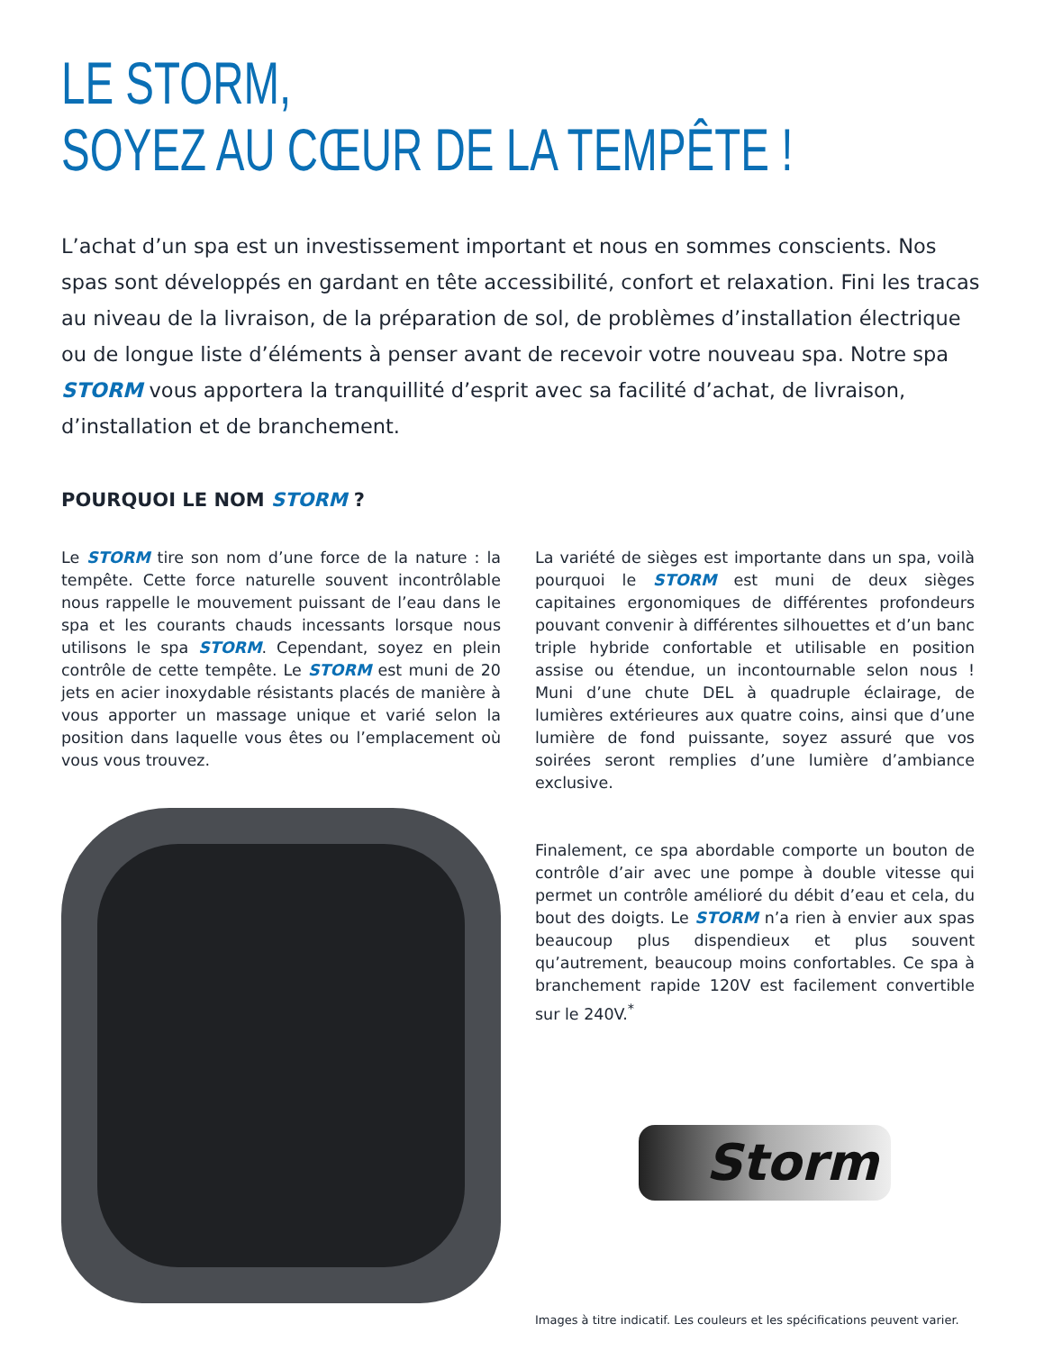LE STORM,
SOYEZ AU CŒUR DE LA TEMPÊTE !
L’achat d’un spa est un investissement important et nous en sommes conscients. Nos spas sont développés en gardant en tête accessibilité, confort et relaxation. Fini les tracas au niveau de la livraison, de la préparation de sol, de problèmes d’installation électrique ou de longue liste d’éléments à penser avant de recevoir votre nouveau spa. Notre spa STORM vous apportera la tranquillité d’esprit avec sa facilité d’achat, de livraison, d’installation et de branchement.
POURQUOI LE NOM STORM ?
Le STORM tire son nom d’une force de la nature : la tempête. Cette force naturelle souvent incontrôlable nous rappelle le mouvement puissant de l’eau dans le spa et les courants chauds incessants lorsque nous utilisons le spa STORM. Cependant, soyez en plein contrôle de cette tempête. Le STORM est muni de 20 jets en acier inoxydable résistants placés de manière à vous apporter un massage unique et varié selon la position dans laquelle vous êtes ou l’emplacement où vous vous trouvez.
La variété de sièges est importante dans un spa, voilà pourquoi le STORM est muni de deux sièges capitaines ergonomiques de différentes profondeurs pouvant convenir à différentes silhouettes et d’un banc triple hybride confortable et utilisable en position assise ou étendue, un incontournable selon nous ! Muni d’une chute DEL à quadruple éclairage, de lumières extérieures aux quatre coins, ainsi que d’une lumière de fond puissante, soyez assuré que vos soirées seront remplies d’une lumière d’ambiance exclusive.
Finalement, ce spa abordable comporte un bouton de contrôle d’air avec une pompe à double vitesse qui permet un contrôle amélioré du débit d’eau et cela, du bout des doigts. Le STORM n’a rien à envier aux spas beaucoup plus dispendieux et plus souvent qu’autrement, beaucoup moins confortables. Ce spa à branchement rapide 120V est facilement convertible sur le 240V.<sup>*</sup>
Storm
Images à titre indicatif. Les couleurs et les spécifications peuvent varier.